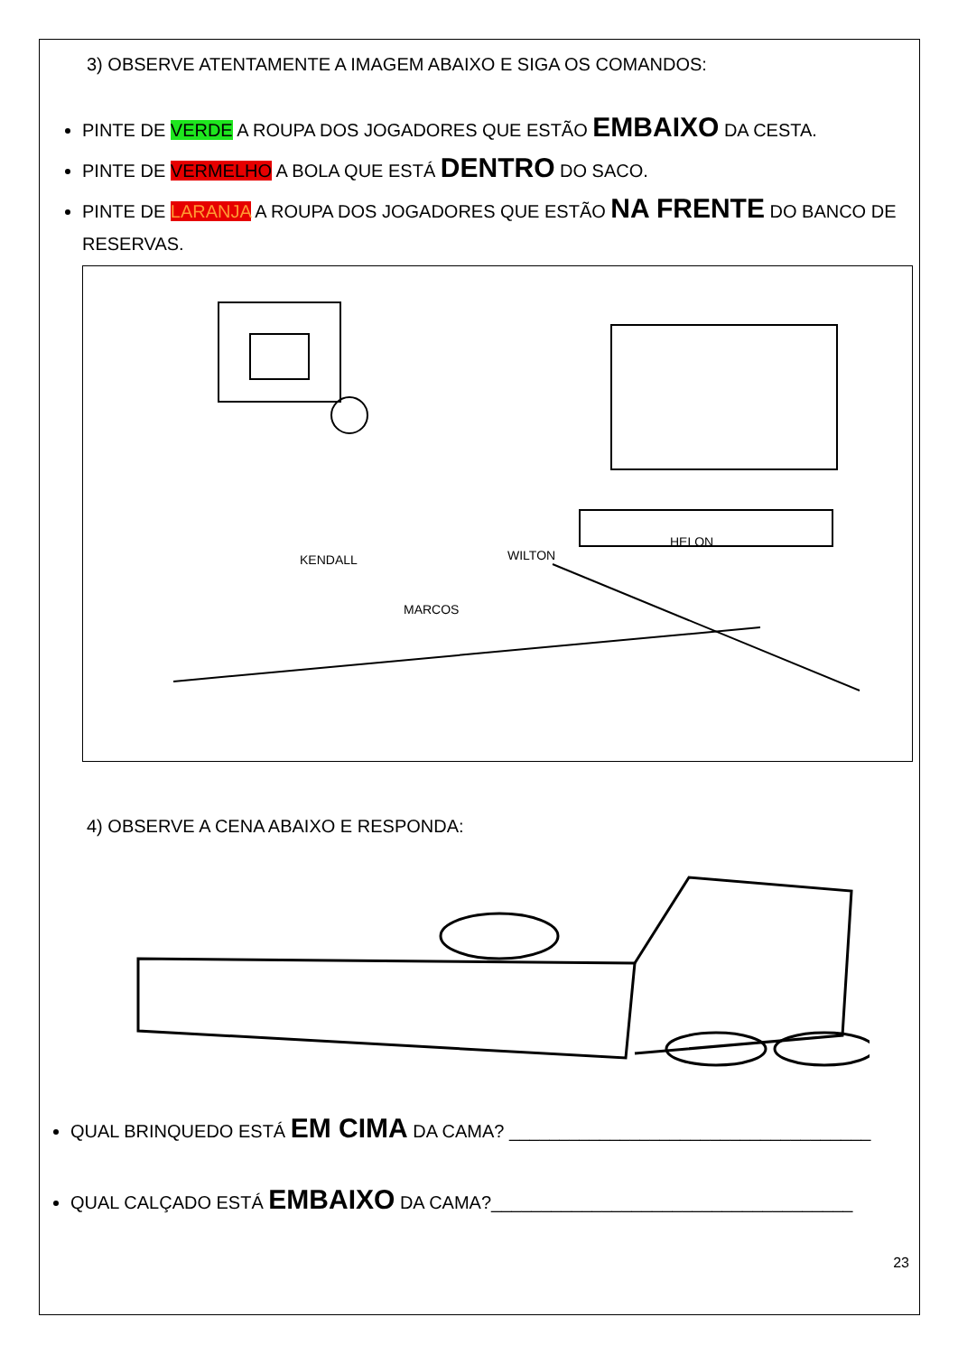3) OBSERVE ATENTAMENTE A IMAGEM ABAIXO E SIGA OS COMANDOS:
PINTE DE VERDE A ROUPA DOS JOGADORES QUE ESTÃO EMBAIXO DA CESTA.
PINTE DE VERMELHO A BOLA QUE ESTÁ DENTRO DO SACO.
PINTE DE LARANJA A ROUPA DOS JOGADORES QUE ESTÃO NA FRENTE DO BANCO DE RESERVAS.
KENDALL
WILTON
MARCOS
HELON
4) OBSERVE A CENA ABAIXO E RESPONDA:
QUAL BRINQUEDO ESTÁ EM CIMA DA CAMA? ____________________________________
QUAL CALÇADO ESTÁ EMBAIXO DA CAMA?____________________________________
23